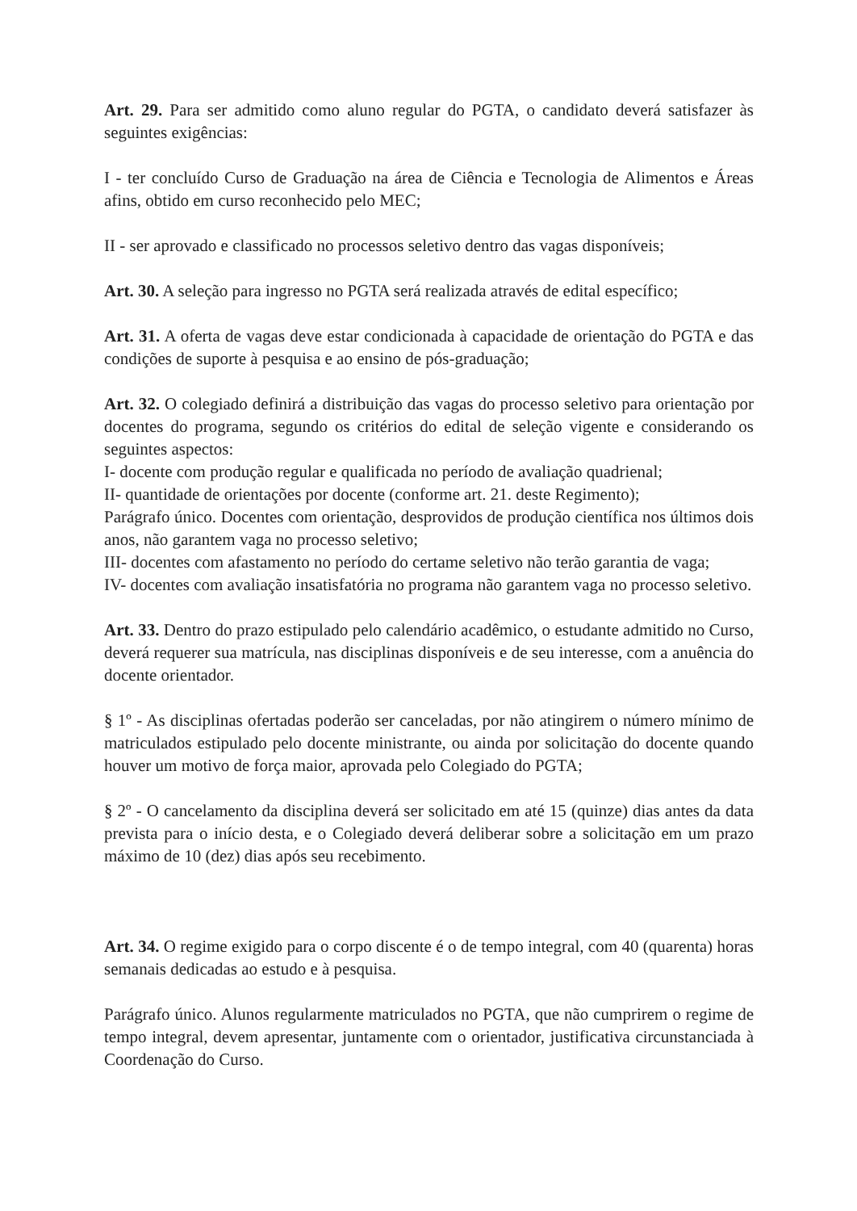Art. 29. Para ser admitido como aluno regular do PGTA, o candidato deverá satisfazer às seguintes exigências:
I - ter concluído Curso de Graduação na área de Ciência e Tecnologia de Alimentos e Áreas afins, obtido em curso reconhecido pelo MEC;
II - ser aprovado e classificado no processos seletivo dentro das vagas disponíveis;
Art. 30. A seleção para ingresso no PGTA será realizada através de edital específico;
Art. 31. A oferta de vagas deve estar condicionada à capacidade de orientação do PGTA e das condições de suporte à pesquisa e ao ensino de pós-graduação;
Art. 32. O colegiado definirá a distribuição das vagas do processo seletivo para orientação por docentes do programa, segundo os critérios do edital de seleção vigente e considerando os seguintes aspectos:
I- docente com produção regular e qualificada no período de avaliação quadrienal;
II- quantidade de orientações por docente (conforme art. 21. deste Regimento);
Parágrafo único. Docentes com orientação, desprovidos de produção científica nos últimos dois anos, não garantem vaga no processo seletivo;
III- docentes com afastamento no período do certame seletivo não terão garantia de vaga;
IV- docentes com avaliação insatisfatória no programa não garantem vaga no processo seletivo.
Art. 33. Dentro do prazo estipulado pelo calendário acadêmico, o estudante admitido no Curso, deverá requerer sua matrícula, nas disciplinas disponíveis e de seu interesse, com a anuência do docente orientador.
§ 1º - As disciplinas ofertadas poderão ser canceladas, por não atingirem o número mínimo de matriculados estipulado pelo docente ministrante, ou ainda por solicitação do docente quando houver um motivo de força maior, aprovada pelo Colegiado do PGTA;
§ 2º - O cancelamento da disciplina deverá ser solicitado em até 15 (quinze) dias antes da data prevista para o início desta, e o Colegiado deverá deliberar sobre a solicitação em um prazo máximo de 10 (dez) dias após seu recebimento.
Art. 34. O regime exigido para o corpo discente é o de tempo integral, com 40 (quarenta) horas semanais dedicadas ao estudo e à pesquisa.
Parágrafo único. Alunos regularmente matriculados no PGTA, que não cumprirem o regime de tempo integral, devem apresentar, juntamente com o orientador, justificativa circunstanciada à Coordenação do Curso.